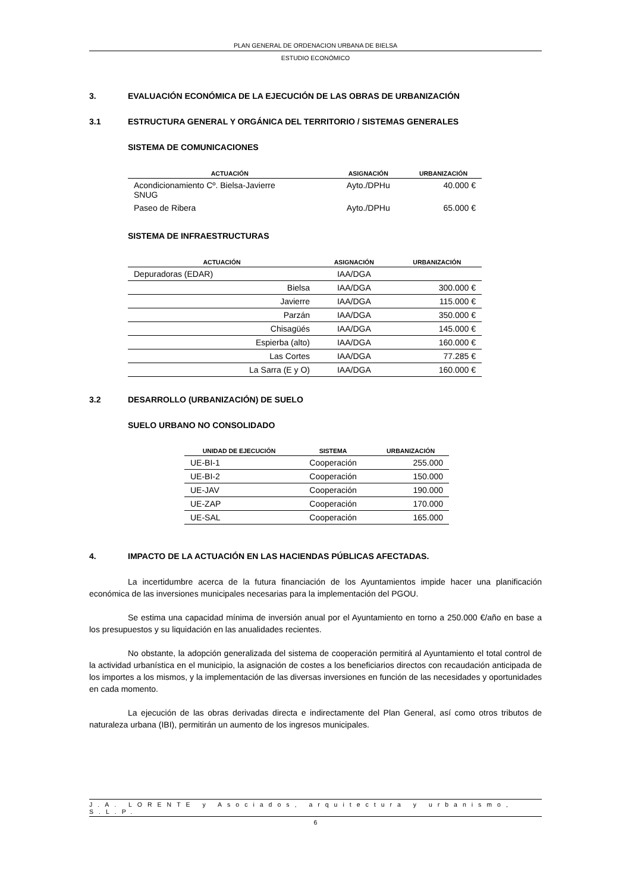PLAN GENERAL DE ORDENACION URBANA DE BIELSA
ESTUDIO ECONÓMICO
3. EVALUACIÓN ECONÓMICA DE LA EJECUCIÓN DE LAS OBRAS DE URBANIZACIÓN
3.1 ESTRUCTURA GENERAL Y ORGÁNICA DEL TERRITORIO / SISTEMAS GENERALES
SISTEMA DE COMUNICACIONES
| ACTUACIÓN | ASIGNACIÓN | URBANIZACIÓN |
| --- | --- | --- |
| Acondicionamiento Cº. Bielsa-Javierre SNUG | Ayto./DPHu | 40.000 € |
| Paseo de Ribera | Ayto./DPHu | 65.000 € |
SISTEMA DE INFRAESTRUCTURAS
| ACTUACIÓN | ASIGNACIÓN | URBANIZACIÓN |
| --- | --- | --- |
| Depuradoras (EDAR) | IAA/DGA | |
| Bielsa | IAA/DGA | 300.000 € |
| Javierre | IAA/DGA | 115.000 € |
| Parzán | IAA/DGA | 350.000 € |
| Chisagüés | IAA/DGA | 145.000 € |
| Espierba (alto) | IAA/DGA | 160.000 € |
| Las Cortes | IAA/DGA | 77.285 € |
| La Sarra (E y O) | IAA/DGA | 160.000 € |
3.2 DESARROLLO (URBANIZACIÓN) DE SUELO
SUELO URBANO NO CONSOLIDADO
| UNIDAD DE EJECUCIÓN | SISTEMA | URBANIZACIÓN |
| --- | --- | --- |
| UE-BI-1 | Cooperación | 255.000 |
| UE-BI-2 | Cooperación | 150.000 |
| UE-JAV | Cooperación | 190.000 |
| UE-ZAP | Cooperación | 170.000 |
| UE-SAL | Cooperación | 165.000 |
4. IMPACTO DE LA ACTUACIÓN EN LAS HACIENDAS PÚBLICAS AFECTADAS.
La incertidumbre acerca de la futura financiación de los Ayuntamientos impide hacer una planificación económica de las inversiones municipales necesarias para la implementación del PGOU.
Se estima una capacidad mínima de inversión anual por el Ayuntamiento en torno a 250.000 €/año en base a los presupuestos y su liquidación en las anualidades recientes.
No obstante, la adopción generalizada del sistema de cooperación permitirá al Ayuntamiento el total control de la actividad urbanística en el municipio, la asignación de costes a los beneficiarios directos con recaudación anticipada de los importes a los mismos, y la implementación de las diversas inversiones en función de las necesidades y oportunidades en cada momento.
La ejecución de las obras derivadas directa e indirectamente del Plan General, así como otros tributos de naturaleza urbana (IBI), permitirán un aumento de los ingresos municipales.
J.A. LORENTE y Asociados, arquitectura y urbanismo, S.L.P.
6